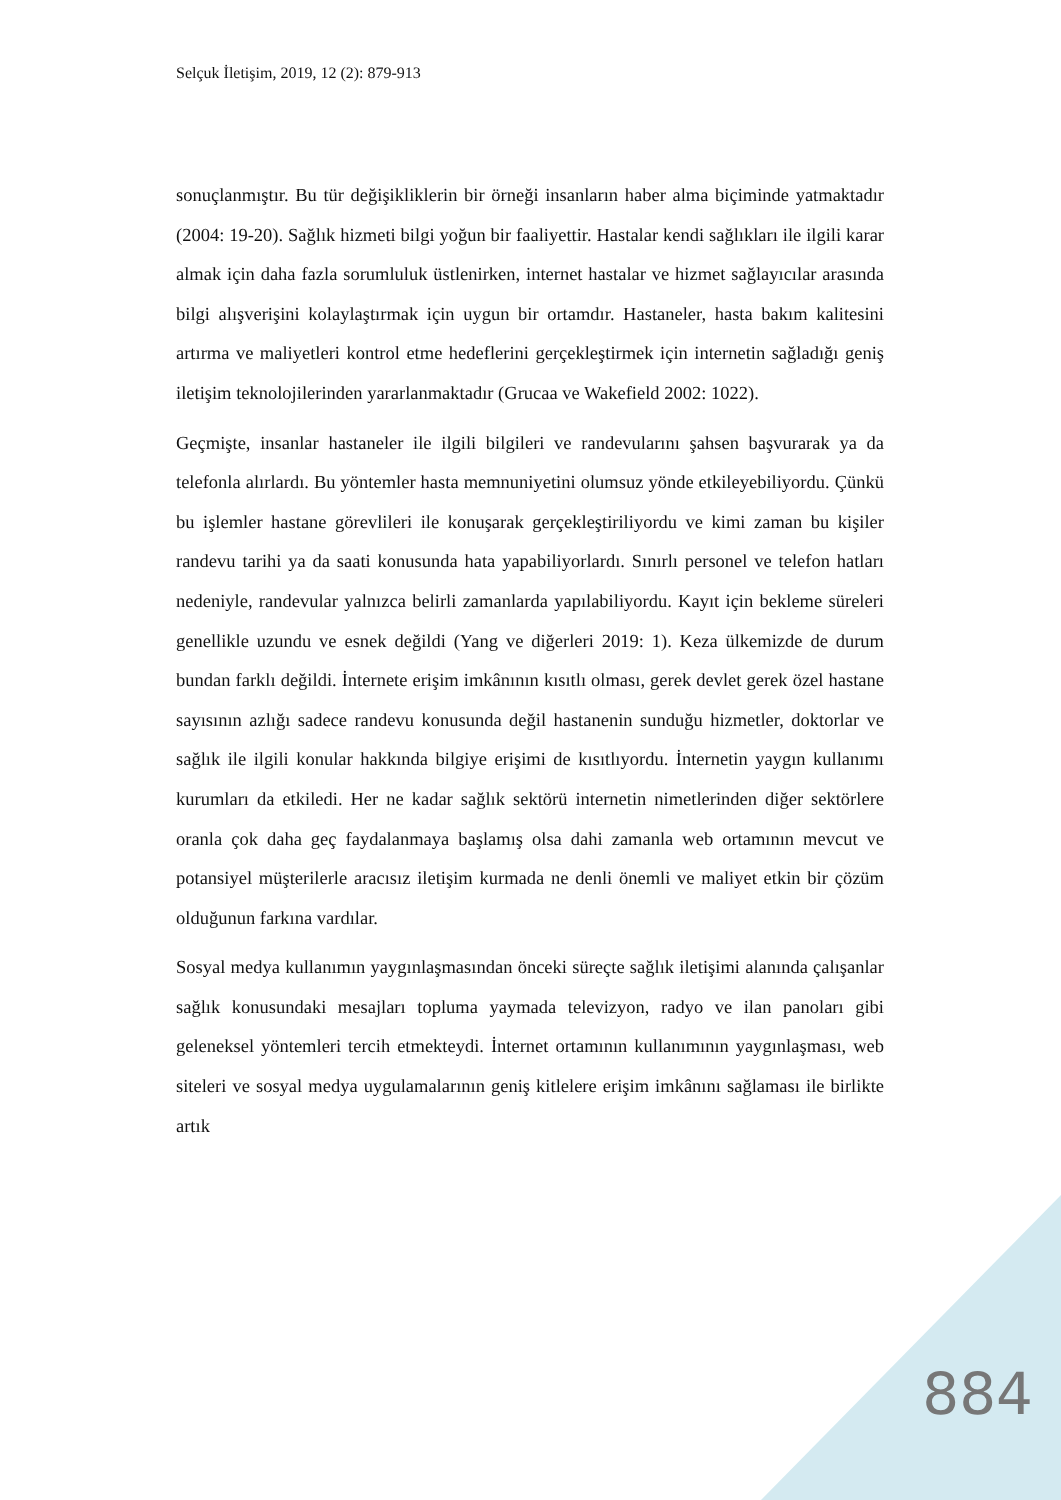Selçuk İletişim, 2019, 12 (2): 879-913
sonuçlanmıştır. Bu tür değişikliklerin bir örneği insanların haber alma biçiminde yatmaktadır (2004: 19-20). Sağlık hizmeti bilgi yoğun bir faaliyettir. Hastalar kendi sağlıkları ile ilgili karar almak için daha fazla sorumluluk üstlenirken, internet hastalar ve hizmet sağlayıcılar arasında bilgi alışverişini kolaylaştırmak için uygun bir ortamdır. Hastaneler, hasta bakım kalitesini artırma ve maliyetleri kontrol etme hedeflerini gerçekleştirmek için internetin sağladığı geniş iletişim teknolojilerinden yararlanmaktadır (Grucaa ve Wakefield 2002: 1022).
Geçmişte, insanlar hastaneler ile ilgili bilgileri ve randevularını şahsen başvurarak ya da telefonla alırlardı. Bu yöntemler hasta memnuniyetini olumsuz yönde etkileyebiliyordu. Çünkü bu işlemler hastane görevlileri ile konuşarak gerçekleştiriliyordu ve kimi zaman bu kişiler randevu tarihi ya da saati konusunda hata yapabiliyorlardı. Sınırlı personel ve telefon hatları nedeniyle, randevular yalnızca belirli zamanlarda yapılabiliyordu. Kayıt için bekleme süreleri genellikle uzundu ve esnek değildi (Yang ve diğerleri 2019: 1). Keza ülkemizde de durum bundan farklı değildi. İnternete erişim imkânının kısıtlı olması, gerek devlet gerek özel hastane sayısının azlığı sadece randevu konusunda değil hastanenin sunduğu hizmetler, doktorlar ve sağlık ile ilgili konular hakkında bilgiye erişimi de kısıtlıyordu. İnternetin yaygın kullanımı kurumları da etkiledi. Her ne kadar sağlık sektörü internetin nimetlerinden diğer sektörlere oranla çok daha geç faydalanmaya başlamış olsa dahi zamanla web ortamının mevcut ve potansiyel müşterilerle aracısız iletişim kurmada ne denli önemli ve maliyet etkin bir çözüm olduğunun farkına vardılar.
Sosyal medya kullanımın yaygınlaşmasından önceki süreçte sağlık iletişimi alanında çalışanlar sağlık konusundaki mesajları topluma yaymada televizyon, radyo ve ilan panoları gibi geleneksel yöntemleri tercih etmekteydi. İnternet ortamının kullanımının yaygınlaşması, web siteleri ve sosyal medya uygulamalarının geniş kitlelere erişim imkânını sağlaması ile birlikte artık
884